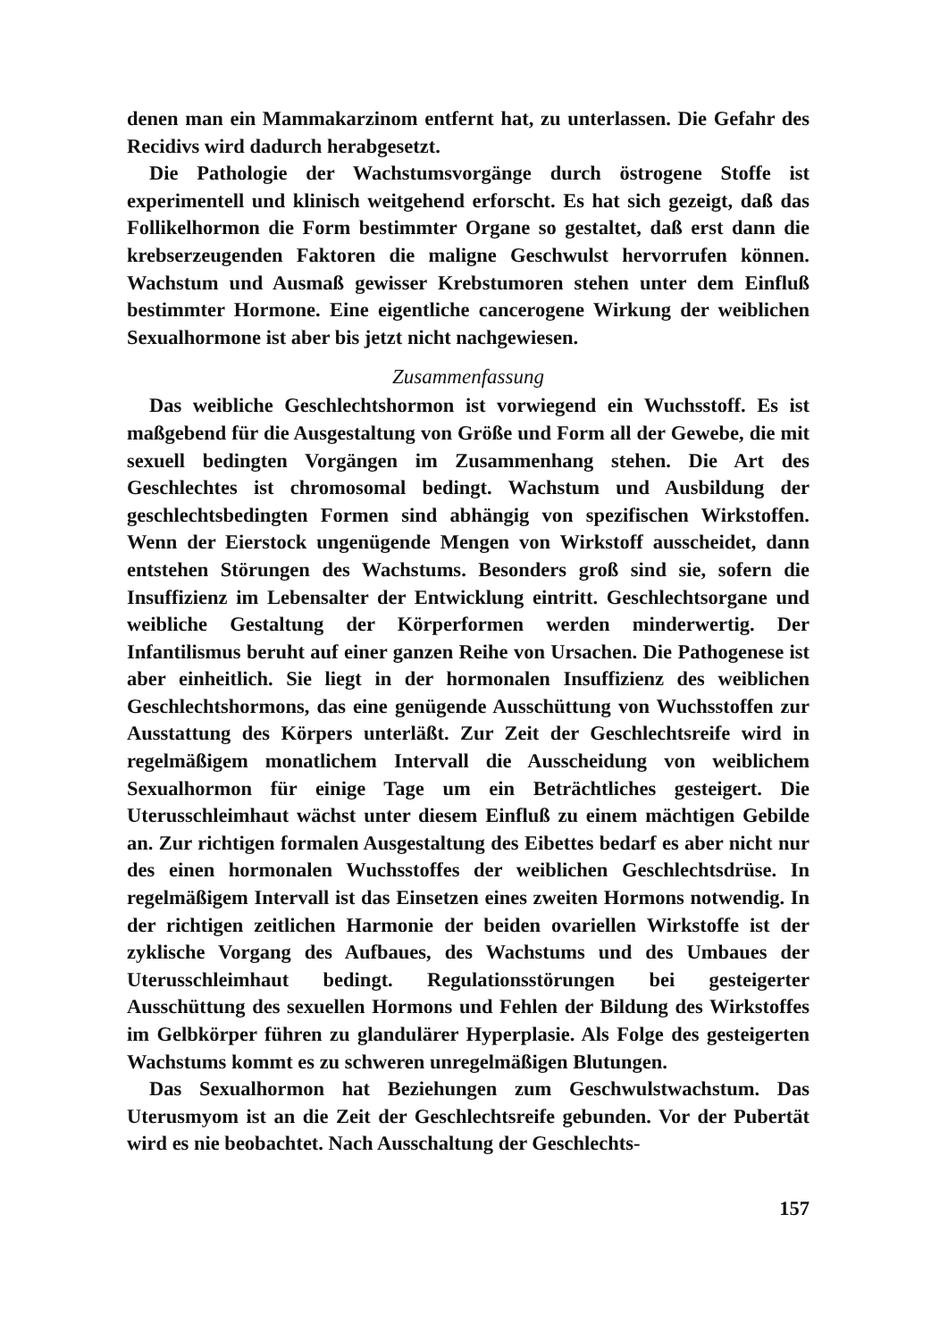denen man ein Mammakarzinom entfernt hat, zu unterlassen. Die Gefahr des Recidivs wird dadurch herabgesetzt.
Die Pathologie der Wachstumsvorgänge durch östrogene Stoffe ist experimentell und klinisch weitgehend erforscht. Es hat sich gezeigt, daß das Follikelhormon die Form bestimmter Organe so gestaltet, daß erst dann die krebserzeugenden Faktoren die maligne Geschwulst hervorrufen können. Wachstum und Ausmaß gewisser Krebstumoren stehen unter dem Einfluß bestimmter Hormone. Eine eigentliche cancerogene Wirkung der weiblichen Sexualhormone ist aber bis jetzt nicht nachgewiesen.
Zusammenfassung
Das weibliche Geschlechtshormon ist vorwiegend ein Wuchsstoff. Es ist maßgebend für die Ausgestaltung von Größe und Form all der Gewebe, die mit sexuell bedingten Vorgängen im Zusammenhang stehen. Die Art des Geschlechtes ist chromosomal bedingt. Wachstum und Ausbildung der geschlechtsbedingten Formen sind abhängig von spezifischen Wirkstoffen. Wenn der Eierstock ungenügende Mengen von Wirkstoff ausscheidet, dann entstehen Störungen des Wachstums. Besonders groß sind sie, sofern die Insuffizienz im Lebensalter der Entwicklung eintritt. Geschlechtsorgane und weibliche Gestaltung der Körperformen werden minderwertig. Der Infantilismus beruht auf einer ganzen Reihe von Ursachen. Die Pathogenese ist aber einheitlich. Sie liegt in der hormonalen Insuffizienz des weiblichen Geschlechtshormons, das eine genügende Ausschüttung von Wuchsstoffen zur Ausstattung des Körpers unterläßt. Zur Zeit der Geschlechtsreife wird in regelmäßigem monatlichem Intervall die Ausscheidung von weiblichem Sexualhormon für einige Tage um ein Beträchtliches gesteigert. Die Uterusschleimhaut wächst unter diesem Einfluß zu einem mächtigen Gebilde an. Zur richtigen formalen Ausgestaltung des Eibettes bedarf es aber nicht nur des einen hormonalen Wuchsstoffes der weiblichen Geschlechtsdrüse. In regelmäßigem Intervall ist das Einsetzen eines zweiten Hormons notwendig. In der richtigen zeitlichen Harmonie der beiden ovariellen Wirkstoffe ist der zyklische Vorgang des Aufbaues, des Wachstums und des Umbaues der Uterusschleimhaut bedingt. Regulationsstörungen bei gesteigerter Ausschüttung des sexuellen Hormons und Fehlen der Bildung des Wirkstoffes im Gelbkörper führen zu glandulärer Hyperplasie. Als Folge des gesteigerten Wachstums kommt es zu schweren unregelmäßigen Blutungen.
Das Sexualhormon hat Beziehungen zum Geschwulstwachstum. Das Uterusmyom ist an die Zeit der Geschlechtsreife gebunden. Vor der Pubertät wird es nie beobachtet. Nach Ausschaltung der Geschlechts-
157